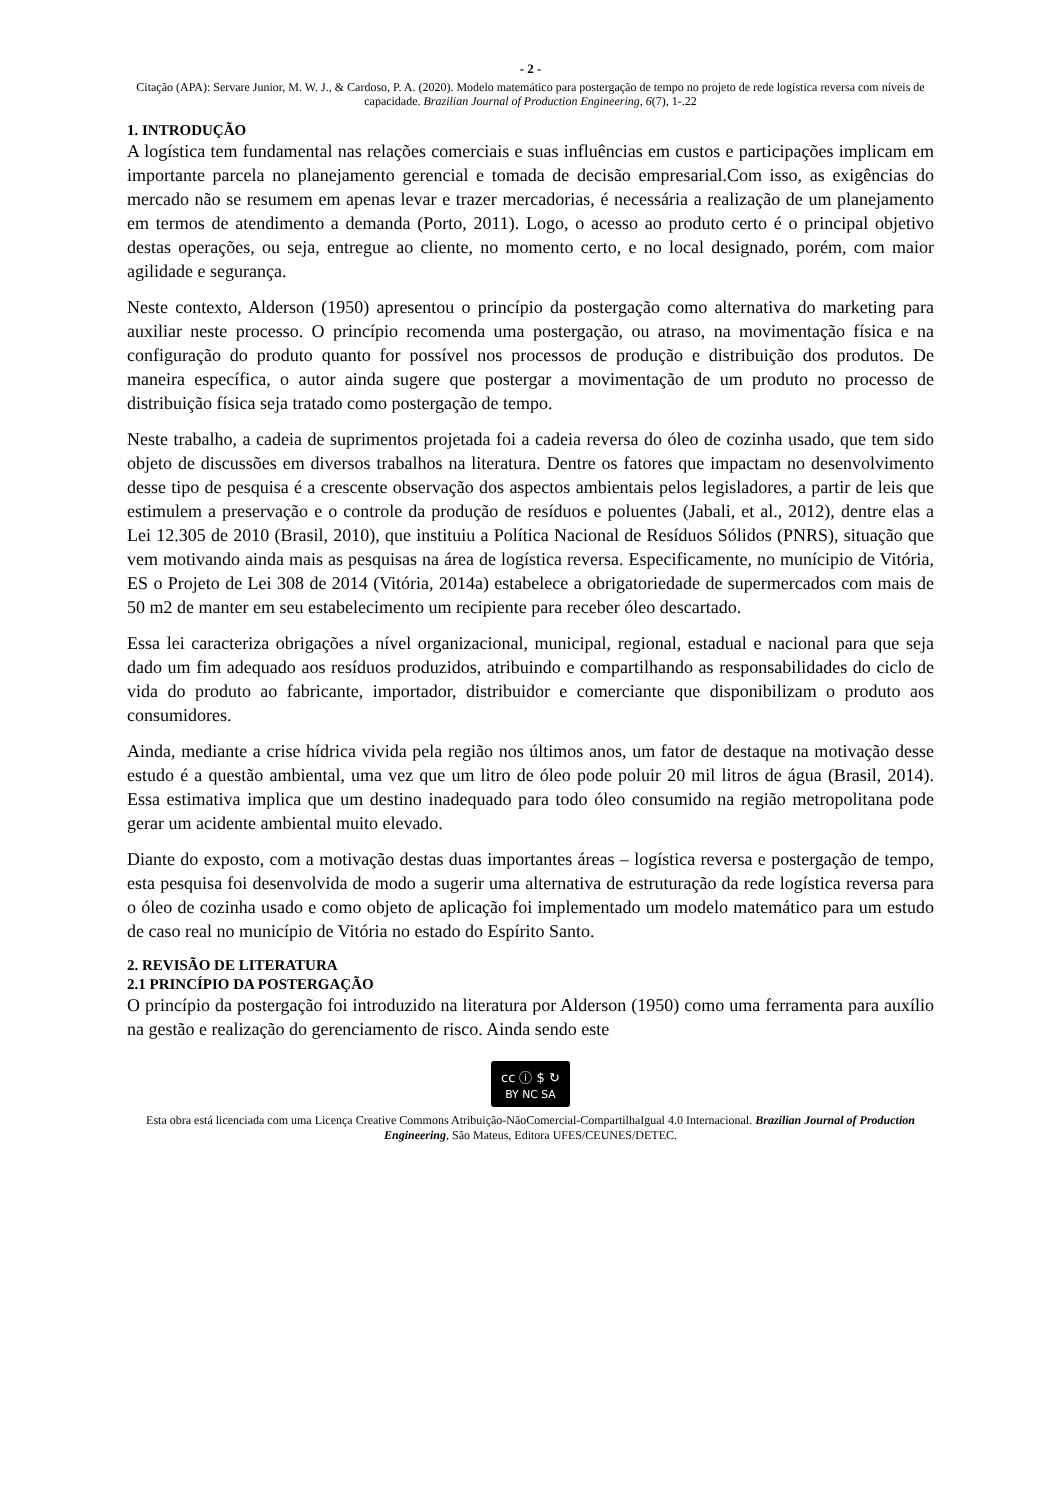- 2 -
Citação (APA): Servare Junior, M. W. J., & Cardoso, P. A. (2020). Modelo matemático para postergação de tempo no projeto de rede logística reversa com níveis de capacidade. Brazilian Journal of Production Engineering, 6(7), 1-.22
1. INTRODUÇÃO
A logística tem fundamental nas relações comerciais e suas influências em custos e participações implicam em importante parcela no planejamento gerencial e tomada de decisão empresarial.Com isso, as exigências do mercado não se resumem em apenas levar e trazer mercadorias, é necessária a realização de um planejamento em termos de atendimento a demanda (Porto, 2011). Logo, o acesso ao produto certo é o principal objetivo destas operações, ou seja, entregue ao cliente, no momento certo, e no local designado, porém, com maior agilidade e segurança.
Neste contexto, Alderson (1950) apresentou o princípio da postergação como alternativa do marketing para auxiliar neste processo. O princípio recomenda uma postergação, ou atraso, na movimentação física e na configuração do produto quanto for possível nos processos de produção e distribuição dos produtos. De maneira específica, o autor ainda sugere que postergar a movimentação de um produto no processo de distribuição física seja tratado como postergação de tempo.
Neste trabalho, a cadeia de suprimentos projetada foi a cadeia reversa do óleo de cozinha usado, que tem sido objeto de discussões em diversos trabalhos na literatura. Dentre os fatores que impactam no desenvolvimento desse tipo de pesquisa é a crescente observação dos aspectos ambientais pelos legisladores, a partir de leis que estimulem a preservação e o controle da produção de resíduos e poluentes (Jabali, et al., 2012), dentre elas a Lei 12.305 de 2010 (Brasil, 2010), que instituiu a Política Nacional de Resíduos Sólidos (PNRS), situação que vem motivando ainda mais as pesquisas na área de logística reversa. Especificamente, no munícipio de Vitória, ES o Projeto de Lei 308 de 2014 (Vitória, 2014a) estabelece a obrigatoriedade de supermercados com mais de 50 m2 de manter em seu estabelecimento um recipiente para receber óleo descartado.
Essa lei caracteriza obrigações a nível organizacional, municipal, regional, estadual e nacional para que seja dado um fim adequado aos resíduos produzidos, atribuindo e compartilhando as responsabilidades do ciclo de vida do produto ao fabricante, importador, distribuidor e comerciante que disponibilizam o produto aos consumidores.
Ainda, mediante a crise hídrica vivida pela região nos últimos anos, um fator de destaque na motivação desse estudo é a questão ambiental, uma vez que um litro de óleo pode poluir 20 mil litros de água (Brasil, 2014). Essa estimativa implica que um destino inadequado para todo óleo consumido na região metropolitana pode gerar um acidente ambiental muito elevado.
Diante do exposto, com a motivação destas duas importantes áreas – logística reversa e postergação de tempo, esta pesquisa foi desenvolvida de modo a sugerir uma alternativa de estruturação da rede logística reversa para o óleo de cozinha usado e como objeto de aplicação foi implementado um modelo matemático para um estudo de caso real no município de Vitória no estado do Espírito Santo.
2. REVISÃO DE LITERATURA
2.1 PRINCÍPIO DA POSTERGAÇÃO
O princípio da postergação foi introduzido na literatura por Alderson (1950) como uma ferramenta para auxílio na gestão e realização do gerenciamento de risco. Ainda sendo este
cc ⓘ $ ↻
BY NC SA
Esta obra está licenciada com uma Licença Creative Commons Atribuição-NãoComercial-CompartilhaIgual 4.0 Internacional. Brazilian Journal of Production Engineering, São Mateus, Editora UFES/CEUNES/DETEC.